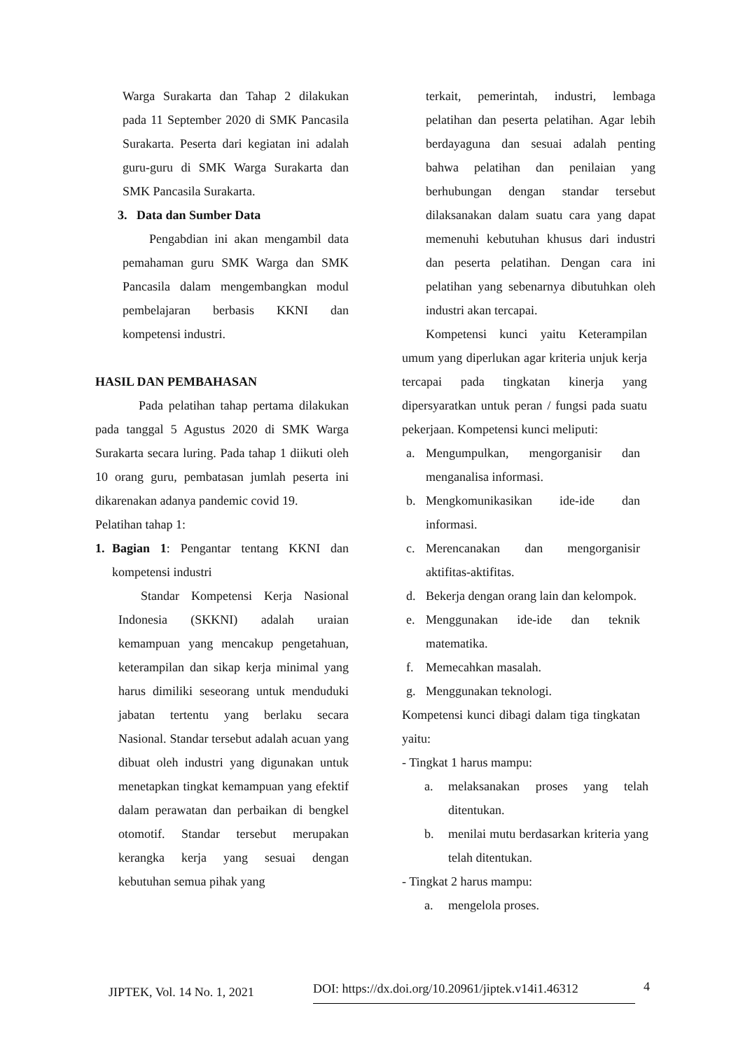Warga Surakarta dan Tahap 2 dilakukan pada 11 September 2020 di SMK Pancasila Surakarta. Peserta dari kegiatan ini adalah guru-guru di SMK Warga Surakarta dan SMK Pancasila Surakarta.
3. Data dan Sumber Data
Pengabdian ini akan mengambil data pemahaman guru SMK Warga dan SMK Pancasila dalam mengembangkan modul pembelajaran berbasis KKNI dan kompetensi industri.
HASIL DAN PEMBAHASAN
Pada pelatihan tahap pertama dilakukan pada tanggal 5 Agustus 2020 di SMK Warga Surakarta secara luring. Pada tahap 1 diikuti oleh 10 orang guru, pembatasan jumlah peserta ini dikarenakan adanya pandemic covid 19.
Pelatihan tahap 1:
1. Bagian 1: Pengantar tentang KKNI dan kompetensi industri
Standar Kompetensi Kerja Nasional Indonesia (SKKNI) adalah uraian kemampuan yang mencakup pengetahuan, keterampilan dan sikap kerja minimal yang harus dimiliki seseorang untuk menduduki jabatan tertentu yang berlaku secara Nasional. Standar tersebut adalah acuan yang dibuat oleh industri yang digunakan untuk menetapkan tingkat kemampuan yang efektif dalam perawatan dan perbaikan di bengkel otomotif. Standar tersebut merupakan kerangka kerja yang sesuai dengan kebutuhan semua pihak yang
terkait, pemerintah, industri, lembaga pelatihan dan peserta pelatihan. Agar lebih berdayaguna dan sesuai adalah penting bahwa pelatihan dan penilaian yang berhubungan dengan standar tersebut dilaksanakan dalam suatu cara yang dapat memenuhi kebutuhan khusus dari industri dan peserta pelatihan. Dengan cara ini pelatihan yang sebenarnya dibutuhkan oleh industri akan tercapai.
Kompetensi kunci yaitu Keterampilan umum yang diperlukan agar kriteria unjuk kerja tercapai pada tingkatan kinerja yang dipersyaratkan untuk peran / fungsi pada suatu pekerjaan. Kompetensi kunci meliputi:
a. Mengumpulkan, mengorganisir dan menganalisa informasi.
b. Mengkomunikasikan ide-ide dan informasi.
c. Merencanakan dan mengorganisir aktifitas-aktifitas.
d. Bekerja dengan orang lain dan kelompok.
e. Menggunakan ide-ide dan teknik matematika.
f. Memecahkan masalah.
g. Menggunakan teknologi.
Kompetensi kunci dibagi dalam tiga tingkatan yaitu:
- Tingkat 1 harus mampu:
a. melaksanakan proses yang telah ditentukan.
b. menilai mutu berdasarkan kriteria yang telah ditentukan.
- Tingkat 2 harus mampu:
a. mengelola proses.
JIPTEK, Vol. 14 No. 1, 2021 DOI: https://dx.doi.org/10.20961/jiptek.v14i1.46312 4